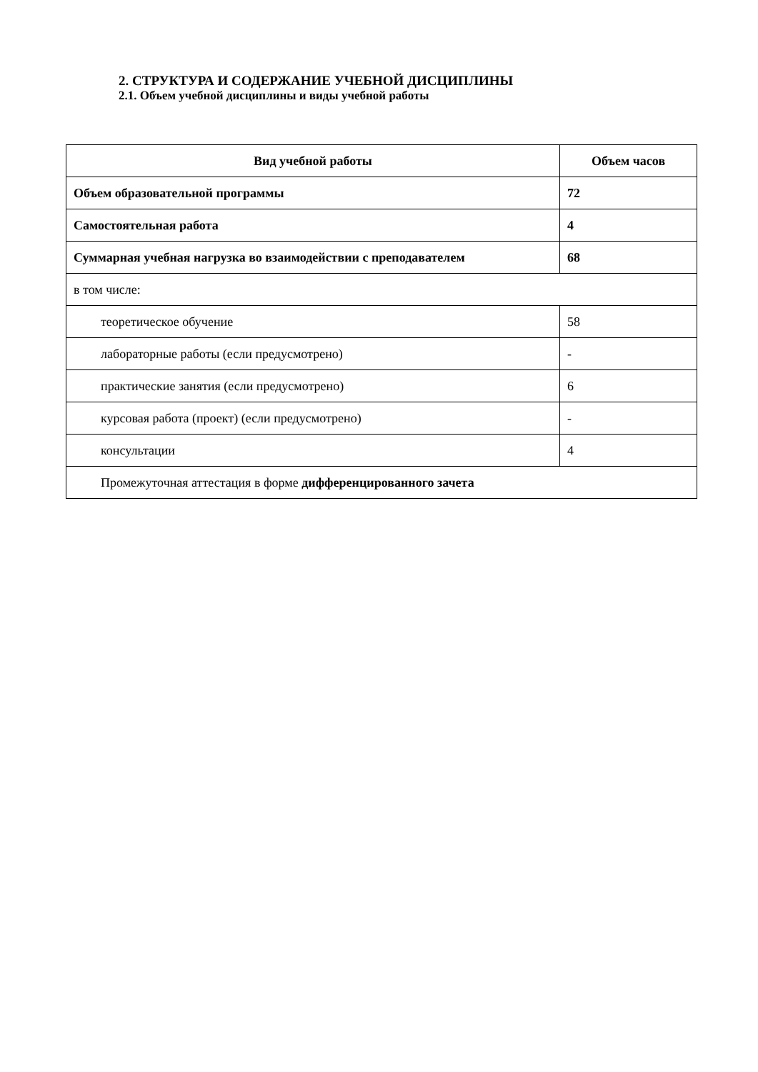2. СТРУКТУРА И СОДЕРЖАНИЕ УЧЕБНОЙ ДИСЦИПЛИНЫ
2.1. Объем учебной дисциплины и виды учебной работы
| Вид учебной работы | Объем часов |
| --- | --- |
| Объем образовательной программы | 72 |
| Самостоятельная работа | 4 |
| Суммарная учебная нагрузка во взаимодействии с преподавателем | 68 |
| в том числе: | |
| теоретическое обучение | 58 |
| лабораторные работы (если предусмотрено) | - |
| практические занятия (если предусмотрено) | 6 |
| курсовая работа (проект) (если предусмотрено) | - |
| консультации | 4 |
| Промежуточная аттестация в форме дифференцированного зачета | |